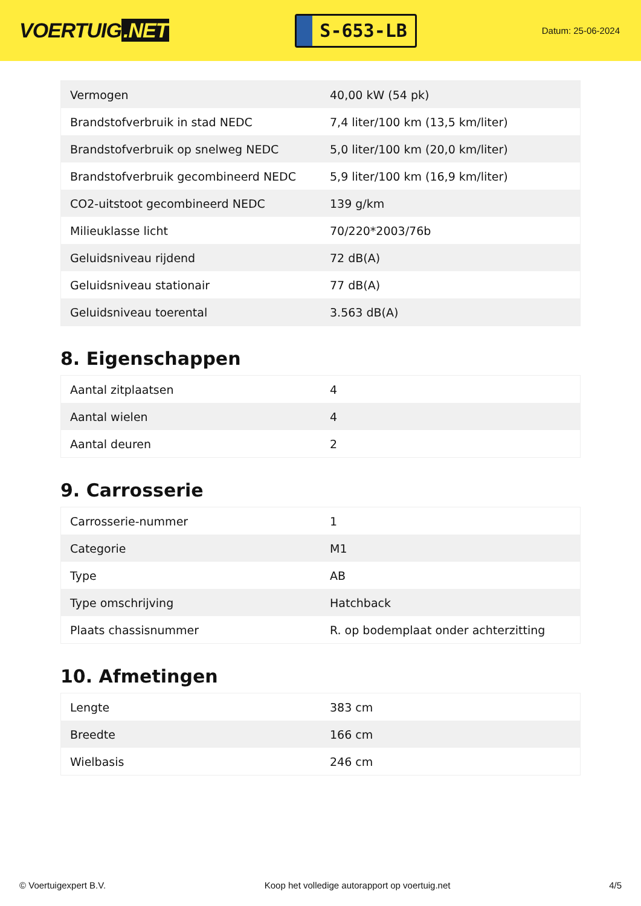VOERTUIG.NET
S-653-LB
Datum: 25-06-2024
| Vermogen | 40,00 kW (54 pk) |
| Brandstofverbruik in stad NEDC | 7,4 liter/100 km (13,5 km/liter) |
| Brandstofverbruik op snelweg NEDC | 5,0 liter/100 km (20,0 km/liter) |
| Brandstofverbruik gecombineerd NEDC | 5,9 liter/100 km (16,9 km/liter) |
| CO2-uitstoot gecombineerd NEDC | 139 g/km |
| Milieuklasse licht | 70/220*2003/76b |
| Geluidsniveau rijdend | 72 dB(A) |
| Geluidsniveau stationair | 77 dB(A) |
| Geluidsniveau toerental | 3.563 dB(A) |
8. Eigenschappen
| Aantal zitplaatsen | 4 |
| Aantal wielen | 4 |
| Aantal deuren | 2 |
9. Carrosserie
| Carrosserie-nummer | 1 |
| Categorie | M1 |
| Type | AB |
| Type omschrijving | Hatchback |
| Plaats chassisnummer | R. op bodemplaat onder achterzitting |
10. Afmetingen
| Lengte | 383 cm |
| Breedte | 166 cm |
| Wielbasis | 246 cm |
© Voertuigexpert B.V. Koop het volledige autorapport op voertuig.net 4/5